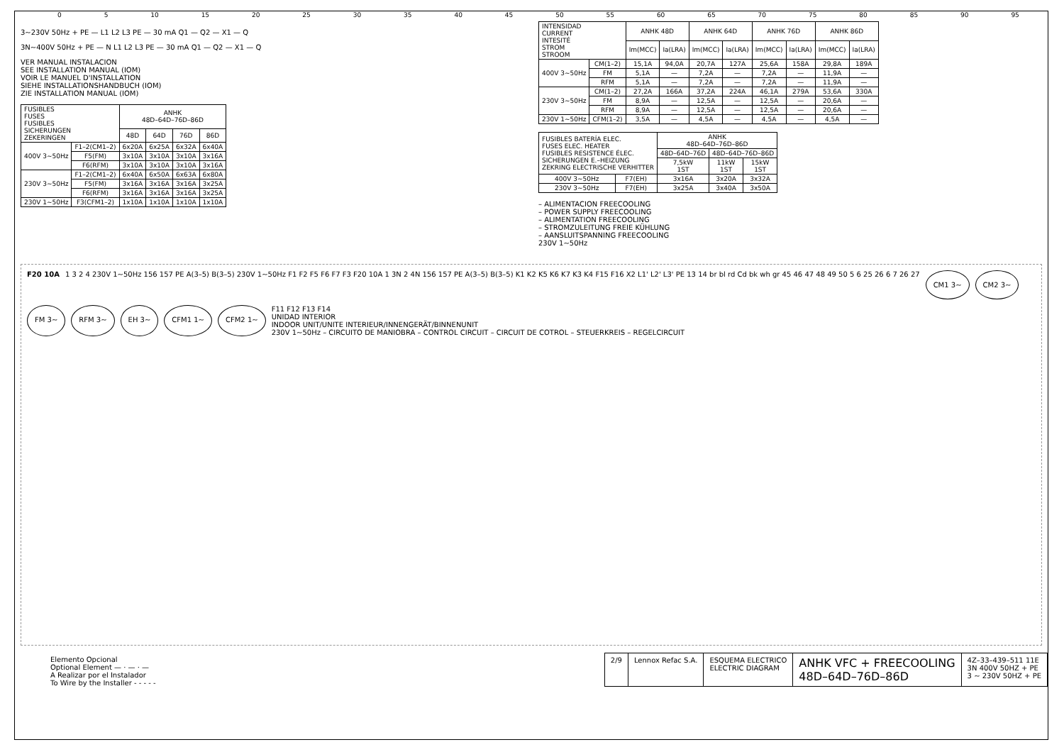0 5 10 15 20 25 30 35 40 45 50 55 60 65 70 75 80 85 90 95
3∼230V 50Hz + PE — L1 L2 L3 PE — 30 mA Q1 — Q2 — X1 — Q
3N∼400V 50Hz + PE — N L1 L2 L3 PE — 30 mA Q1 — Q2 — X1 — Q
VER MANUAL INSTALACION
SEE INSTALLATION MANUAL (IOM)
VOIR LE MANUEL D'INSTALLATION
SIEHE INSTALLATIONSHANDBUCH (IOM)
ZIE INSTALLATION MANUAL (IOM)
| FUSIBLES FUSES FUSIBLES SICHERUNGEN ZEKERINGEN | | ANHK 48D–64D–76D–86D | | | |
| | | 48D | 64D | 76D | 86D |
| 400V 3∼50Hz | F1–2(CM1–2) | 6x20A | 6x25A | 6x32A | 6x40A |
| | F5(FM) | 3x10A | 3x10A | 3x10A | 3x16A |
| | F6(RFM) | 3x10A | 3x10A | 3x10A | 3x16A |
| 230V 3∼50Hz | F1–2(CM1–2) | 6x40A | 6x50A | 6x63A | 6x80A |
| | F5(FM) | 3x16A | 3x16A | 3x16A | 3x25A |
| | F6(RFM) | 3x16A | 3x16A | 3x16A | 3x25A |
| 230V 1∼50Hz | F3(CFM1–2) | 1x10A | 1x10A | 1x10A | 1x10A |
| INTENSIDAD CURRENT INTESITÉ STROM STROOM | | ANHK 48D | | ANHK 64D | | ANHK 76D | | ANHK 86D | |
| | | Im(MCC) | Ia(LRA) | Im(MCC) | Ia(LRA) | Im(MCC) | Ia(LRA) | Im(MCC) | Ia(LRA) |
| 400V 3∼50Hz | CM(1–2) | 15,1A | 94,0A | 20,7A | 127A | 25,6A | 158A | 29,8A | 189A |
| | FM | 5,1A | — | 7,2A | — | 7,2A | — | 11,9A | — |
| | RFM | 5,1A | — | 7,2A | — | 7,2A | — | 11,9A | — |
| 230V 3∼50Hz | CM(1–2) | 27,2A | 166A | 37,2A | 224A | 46,1A | 279A | 53,6A | 330A |
| | FM | 8,9A | — | 12,5A | — | 12,5A | — | 20,6A | — |
| | RFM | 8,9A | — | 12,5A | — | 12,5A | — | 20,6A | — |
| 230V 1∼50Hz | CFM(1–2) | 3,5A | — | 4,5A | — | 4,5A | — | 4,5A | — |
| FUSIBLES BATERÍA ELEC. FUSES ELEC. HEATER FUSIBLES RESISTENCE ÉLEC. SICHERUNGEN E.–HEIZUNG ZEKRING ELECTRISCHE VERHITTER | | ANHK 48D–64D–76D–86D | | |
| | | 48D–64D–76D | 48D–64D–76D–86D | |
| | | 7,5kW 1ST | 11kW 1ST | 15kW 1ST |
| 400V 3∼50Hz | F7(EH) | 3x16A | 3x20A | 3x32A |
| 230V 3∼50Hz | F7(EH) | 3x25A | 3x40A | 3x50A |
– ALIMENTACION FREECOOLING
– POWER SUPPLY FREECOOLING
– ALIMENTATION FREECOOLING
– STROMZULEITUNG FREIE KÜHLUNG
– AANSLUITSPANNING FREECOOLING
230V 1∼50Hz
F20 10A 1 3 2 4 230V 1∼50Hz 156 157 PE A(3–5) B(3–5) 230V 1∼50Hz F1 F2 F5 F6 F7 F3 F20 10A 1 3N 2 4N 156 157 PE A(3–5) B(3–5) K1 K2 K5 K6 K7 K3 K4 F15 F16 X2 L1' L2' L3' PE 13 14 br bl rd Cd bk wh gr 45 46 47 48 49 50 5 6 25 26 6 7 26 27 CM1 3∼ CM2 3∼ FM 3∼ RFM 3∼ EH 3∼ CFM1 1∼ CFM2 1∼ F11 F12 F13 F14
UNIDAD INTERIOR
INDOOR UNIT/UNITE INTERIEUR/INNENGERÄT/BINNENUNIT
230V 1∼50Hz – CIRCUITO DE MANIOBRA – CONTROL CIRCUIT – CIRCUIT DE COTROL – STEUERKREIS – REGELCIRCUIT
Elemento Opcional
Optional Element — · — · —
A Realizar por el Instalador
To Wire by the Installer - - - - -
2/9 Lennox Refac S.A. ESQUEMA ELECTRICO
ELECTRIC DIAGRAM
ANHK VFC + FREECOOLING
48D–64D–76D–86D
4Z–33–439–511 11E
3N 400V 50HZ + PE
3 ∼ 230V 50HZ + PE